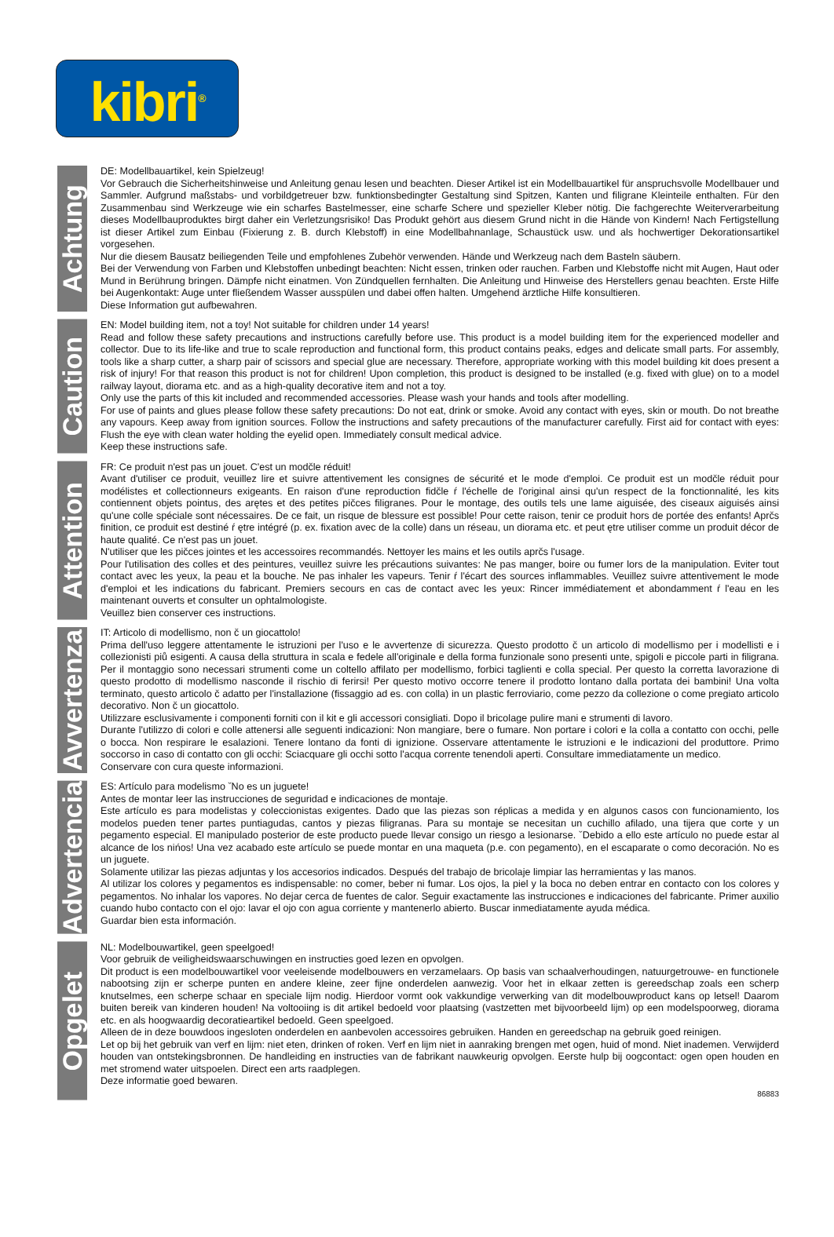kibri<sup>®</sup>
Achtung
DE: Modellbauartikel, kein Spielzeug!
Vor Gebrauch die Sicherheitshinweise und Anleitung genau lesen und beachten. Dieser Artikel ist ein Modellbauartikel für anspruchsvolle Modellbauer und Sammler. Aufgrund maßstabs- und vorbildgetreuer bzw. funktionsbedingter Gestaltung sind Spitzen, Kanten und filigrane Kleinteile enthalten. Für den Zusammenbau sind Werkzeuge wie ein scharfes Bastelmesser, eine scharfe Schere und spezieller Kleber nötig. Die fachgerechte Weiterverarbeitung dieses Modellbauproduktes birgt daher ein Verletzungsrisiko! Das Produkt gehört aus diesem Grund nicht in die Hände von Kindern! Nach Fertigstellung ist dieser Artikel zum Einbau (Fixierung z. B. durch Klebstoff) in eine Modellbahnanlage, Schaustück usw. und als hochwertiger Dekorationsartikel vorgesehen.
Nur die diesem Bausatz beiliegenden Teile und empfohlenes Zubehör verwenden. Hände und Werkzeug nach dem Basteln säubern.
Bei der Verwendung von Farben und Klebstoffen unbedingt beachten: Nicht essen, trinken oder rauchen. Farben und Klebstoffe nicht mit Augen, Haut oder Mund in Berührung bringen. Dämpfe nicht einatmen. Von Zündquellen fernhalten. Die Anleitung und Hinweise des Herstellers genau beachten. Erste Hilfe bei Augenkontakt: Auge unter fließendem Wasser ausspülen und dabei offen halten. Umgehend ärztliche Hilfe konsultieren.
Diese Information gut aufbewahren.
Caution
EN: Model building item, not a toy! Not suitable for children under 14 years!
Read and follow these safety precautions and instructions carefully before use. This product is a model building item for the experienced modeller and collector. Due to its life-like and true to scale reproduction and functional form, this product contains peaks, edges and delicate small parts. For assembly, tools like a sharp cutter, a sharp pair of scissors and special glue are necessary. Therefore, appropriate working with this model building kit does present a risk of injury! For that reason this product is not for children! Upon completion, this product is designed to be installed (e.g. fixed with glue) on to a model railway layout, diorama etc. and as a high-quality decorative item and not a toy.
Only use the parts of this kit included and recommended accessories. Please wash your hands and tools after modelling.
For use of paints and glues please follow these safety precautions: Do not eat, drink or smoke. Avoid any contact with eyes, skin or mouth. Do not breathe any vapours. Keep away from ignition sources. Follow the instructions and safety precautions of the manufacturer carefully. First aid for contact with eyes: Flush the eye with clean water holding the eyelid open. Immediately consult medical advice.
Keep these instructions safe.
Attention
FR: Ce produit n'est pas un jouet. C'est un modčle réduit!
Avant d'utiliser ce produit, veuillez lire et suivre attentivement les consignes de sécurité et le mode d'emploi. Ce produit est un modčle réduit pour modélistes et collectionneurs exigeants. En raison d'une reproduction fidčle ŕ l'échelle de l'original ainsi qu'un respect de la fonctionnalité, les kits contiennent objets pointus, des arętes et des petites pičces filigranes. Pour le montage, des outils tels une lame aiguisée, des ciseaux aiguisés ainsi qu'une colle spéciale sont nécessaires. De ce fait, un risque de blessure est possible! Pour cette raison, tenir ce produit hors de portée des enfants! Aprčs finition, ce produit est destiné ŕ ętre intégré (p. ex. fixation avec de la colle) dans un réseau, un diorama etc. et peut ętre utiliser comme un produit décor de haute qualité. Ce n'est pas un jouet.
N'utiliser que les pičces jointes et les accessoires recommandés. Nettoyer les mains et les outils aprčs l'usage.
Pour l'utilisation des colles et des peintures, veuillez suivre les précautions suivantes: Ne pas manger, boire ou fumer lors de la manipulation. Eviter tout contact avec les yeux, la peau et la bouche. Ne pas inhaler les vapeurs. Tenir ŕ l'écart des sources inflammables. Veuillez suivre attentivement le mode d'emploi et les indications du fabricant. Premiers secours en cas de contact avec les yeux: Rincer immédiatement et abondamment ŕ l'eau en les maintenant ouverts et consulter un ophtalmologiste.
Veuillez bien conserver ces instructions.
Avvertenza
IT: Articolo di modellismo, non č un giocattolo!
Prima dell'uso leggere attentamente le istruzioni per l'uso e le avvertenze di sicurezza. Questo prodotto č un articolo di modellismo per i modellisti e i collezionisti piů esigenti. A causa della struttura in scala e fedele all'originale e della forma funzionale sono presenti unte, spigoli e piccole parti in filigrana. Per il montaggio sono necessari strumenti come un coltello affilato per modellismo, forbici taglienti e colla special. Per questo la corretta lavorazione di questo prodotto di modellismo nasconde il rischio di ferirsi! Per questo motivo occorre tenere il prodotto lontano dalla portata dei bambini! Una volta terminato, questo articolo č adatto per l'installazione (fissaggio ad es. con colla) in un plastic ferroviario, come pezzo da collezione o come pregiato articolo decorativo. Non č un giocattolo.
Utilizzare esclusivamente i componenti forniti con il kit e gli accessori consigliati. Dopo il bricolage pulire mani e strumenti di lavoro.
Durante l'utilizzo di colori e colle attenersi alle seguenti indicazioni: Non mangiare, bere o fumare. Non portare i colori e la colla a contatto con occhi, pelle o bocca. Non respirare le esalazioni. Tenere lontano da fonti di ignizione. Osservare attentamente le istruzioni e le indicazioni del produttore. Primo soccorso in caso di contatto con gli occhi: Sciacquare gli occhi sotto l'acqua corrente tenendoli aperti. Consultare immediatamente un medico.
Conservare con cura queste informazioni.
Advertencia
ES: Artículo para modelismo ˇNo es un juguete!
Antes de montar leer las instrucciones de seguridad e indicaciones de montaje.
Este artículo es para modelistas y coleccionistas exigentes. Dado que las piezas son réplicas a medida y en algunos casos con funcionamiento, los modelos pueden tener partes puntiagudas, cantos y piezas filigranas. Para su montaje se necesitan un cuchillo afilado, una tijera que corte y un pegamento especial. El manipulado posterior de este producto puede llevar consigo un riesgo a lesionarse. ˇDebido a ello este artículo no puede estar al alcance de los nińos! Una vez acabado este artículo se puede montar en una maqueta (p.e. con pegamento), en el escaparate o como decoración. No es un juguete.
Solamente utilizar las piezas adjuntas y los accesorios indicados. Después del trabajo de bricolaje limpiar las herramientas y las manos.
Al utilizar los colores y pegamentos es indispensable: no comer, beber ni fumar. Los ojos, la piel y la boca no deben entrar en contacto con los colores y pegamentos. No inhalar los vapores. No dejar cerca de fuentes de calor. Seguir exactamente las instrucciones e indicaciones del fabricante. Primer auxilio cuando hubo contacto con el ojo: lavar el ojo con agua corriente y mantenerlo abierto. Buscar inmediatamente ayuda médica.
Guardar bien esta información.
Opgelet
NL: Modelbouwartikel, geen speelgoed!
Voor gebruik de veiligheidswaarschuwingen en instructies goed lezen en opvolgen.
Dit product is een modelbouwartikel voor veeleisende modelbouwers en verzamelaars. Op basis van schaalverhoudingen, natuurgetrouwe- en functionele nabootsing zijn er scherpe punten en andere kleine, zeer fijne onderdelen aanwezig. Voor het in elkaar zetten is gereedschap zoals een scherp knutselmes, een scherpe schaar en speciale lijm nodig. Hierdoor vormt ook vakkundige verwerking van dit modelbouwproduct kans op letsel! Daarom buiten bereik van kinderen houden! Na voltooiing is dit artikel bedoeld voor plaatsing (vastzetten met bijvoorbeeld lijm) op een modelspoorweg, diorama etc. en als hoogwaardig decoratieartikel bedoeld. Geen speelgoed.
Alleen de in deze bouwdoos ingesloten onderdelen en aanbevolen accessoires gebruiken. Handen en gereedschap na gebruik goed reinigen.
Let op bij het gebruik van verf en lijm: niet eten, drinken of roken. Verf en lijm niet in aanraking brengen met ogen, huid of mond. Niet inademen. Verwijderd houden van ontstekingsbronnen. De handleiding en instructies van de fabrikant nauwkeurig opvolgen. Eerste hulp bij oogcontact: ogen open houden en met stromend water uitspoelen. Direct een arts raadplegen.
Deze informatie goed bewaren.
86883